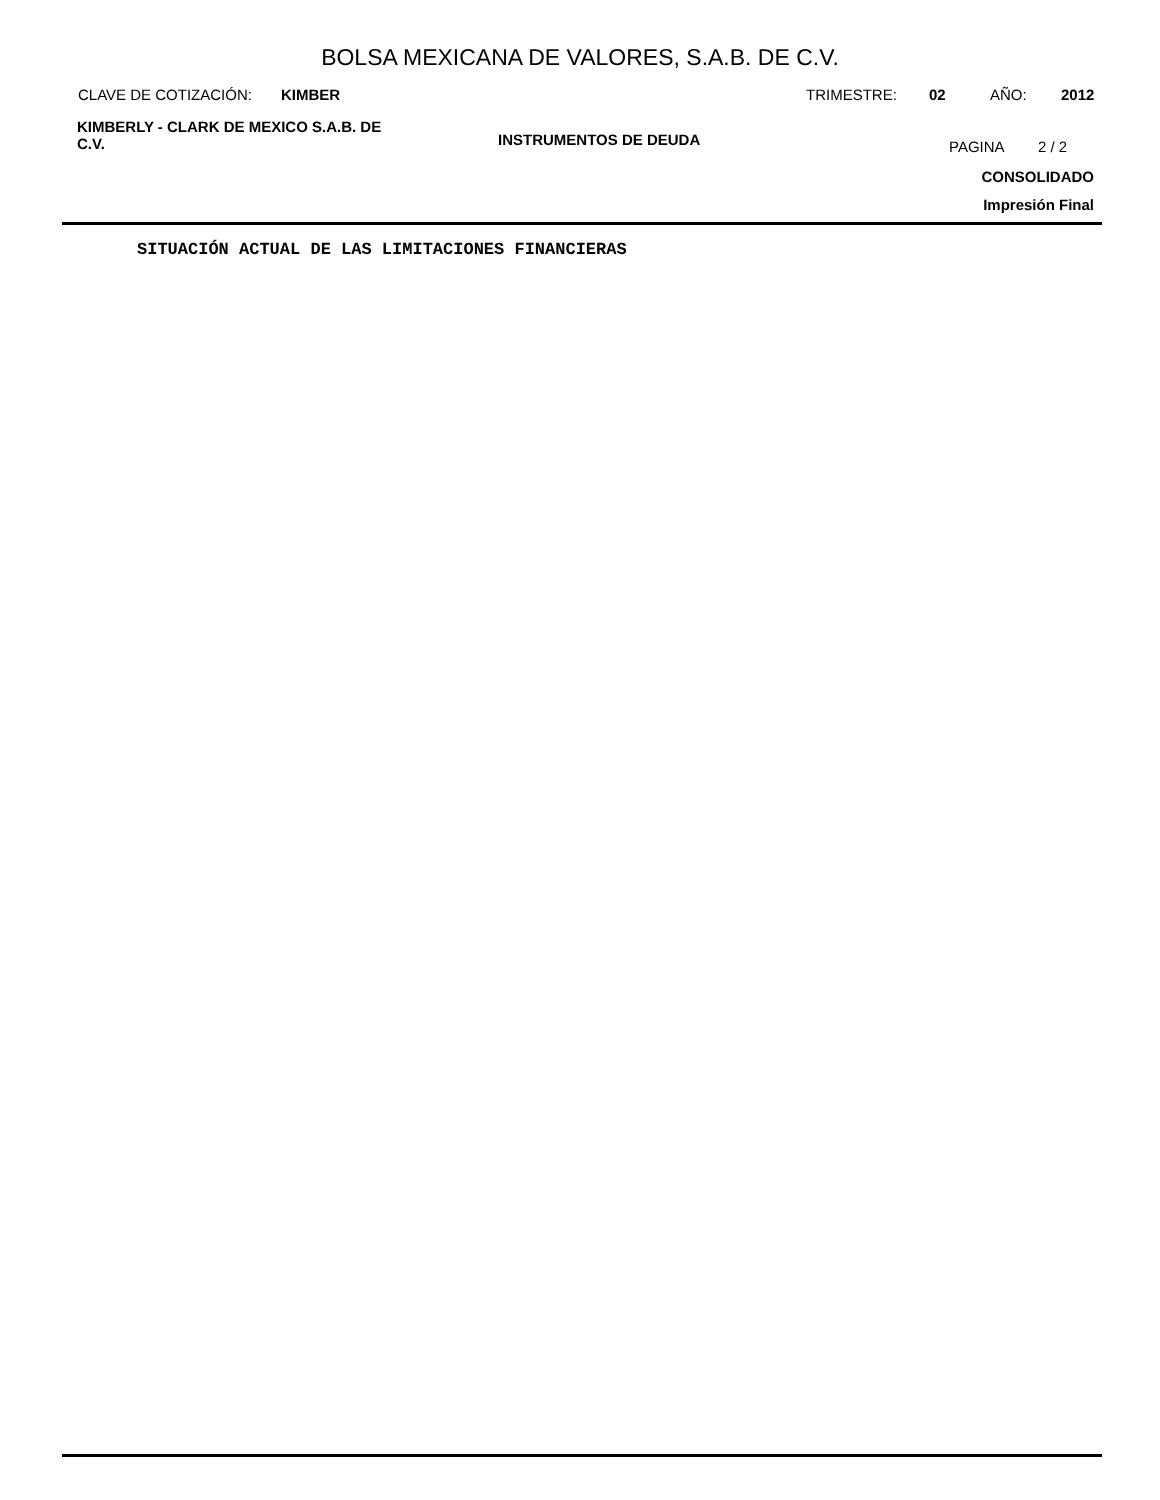BOLSA MEXICANA DE VALORES, S.A.B. DE C.V.
CLAVE DE COTIZACIÓN: KIMBER TRIMESTRE: 02 AÑO: 2012
KIMBERLY - CLARK DE MEXICO S.A.B. DE C.V.
INSTRUMENTOS DE DEUDA PAGINA 2 / 2
CONSOLIDADO
Impresión Final
SITUACIÓN ACTUAL DE LAS LIMITACIONES FINANCIERAS